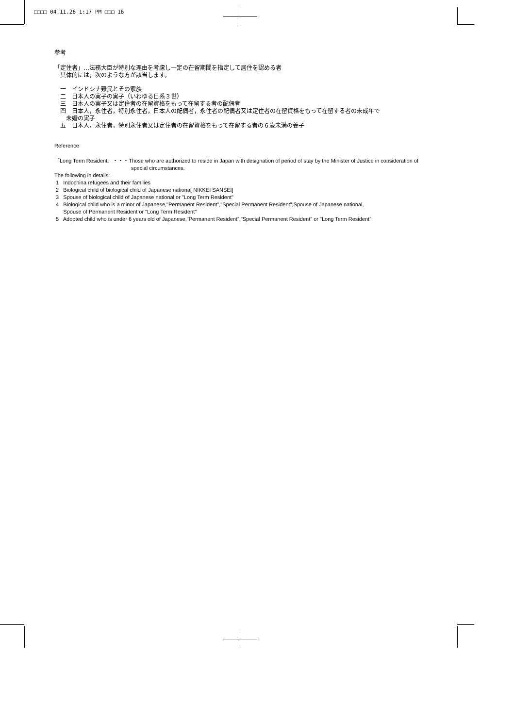□□□□ 04.11.26 1:17 PM □□□ 16
参考
「定住者」…法務大臣が特別な理由を考慮し一定の在留期間を指定して居住を認める者
　具体的には，次のような方が該当します。
　一　インドシナ難民とその家族
　二　日本人の実子の実子（いわゆる日系３世）
　三　日本人の実子又は定住者の在留資格をもって在留する者の配偶者
　四　日本人，永住者，特別永住者，日本人の配偶者，永住者の配偶者又は定住者の在留資格をもって在留する者の未成年で
　　未婚の実子
　五　日本人，永住者，特別永住者又は定住者の在留資格をもって在留する者の６歳未満の養子
Reference
「Long Term Resident」・・・Those who are authorized to reside in Japan with designation of period of stay by the Minister of Justice in consideration of
special circumstances.
The following in details:
1 Indochina refugees and their families
2 Biological child of biological child of Japanese nationa[ NIKKEI SANSEI]
3 Spouse of biological child of Japanese national or "Long Term Resident"
4 Biological child who is a minor of Japanese,"Permanent Resident","Special Permanent Resident",Spouse of Japanese national,
Spouse of Permanent Resident or "Long Term Resident"
5 Adopted child who is under 6 years old of Japanese,"Permanent Resident","Special Permanent Resident" or "Long Term Resident"